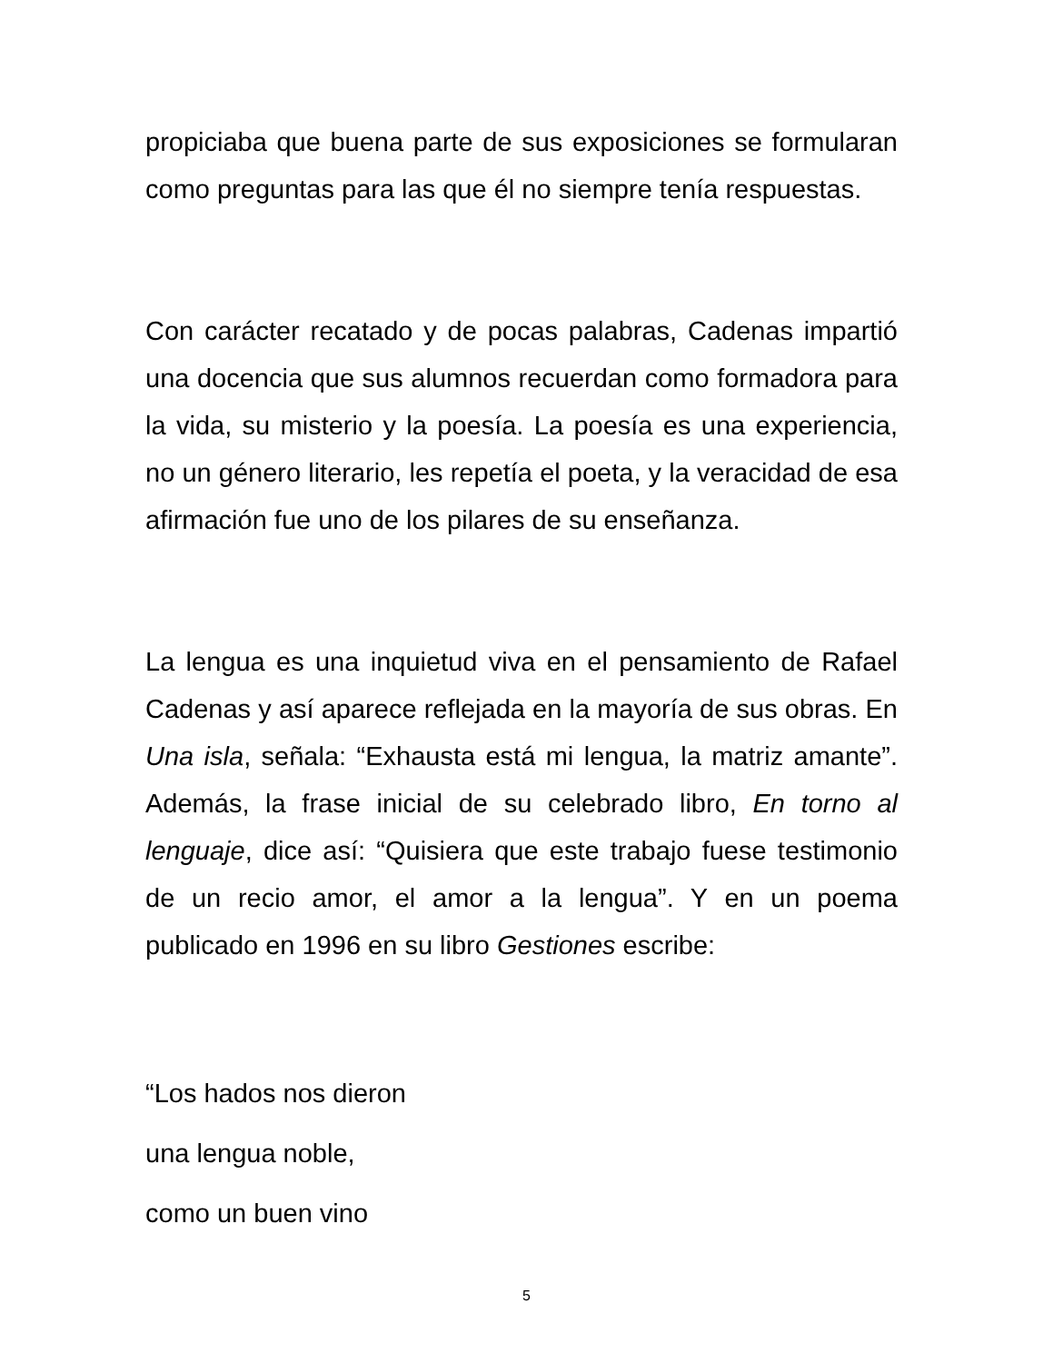propiciaba que buena parte de sus exposiciones se formularan como preguntas para las que él no siempre tenía respuestas.
Con carácter recatado y de pocas palabras, Cadenas impartió una docencia que sus alumnos recuerdan como formadora para la vida, su misterio y la poesía. La poesía es una experiencia, no un género literario, les repetía el poeta, y la veracidad de esa afirmación fue uno de los pilares de su enseñanza.
La lengua es una inquietud viva en el pensamiento de Rafael Cadenas y así aparece reflejada en la mayoría de sus obras. En Una isla, señala: “Exhausta está mi lengua, la matriz amante”. Además, la frase inicial de su celebrado libro, En torno al lenguaje, dice así: “Quisiera que este trabajo fuese testimonio de un recio amor, el amor a la lengua”. Y en un poema publicado en 1996 en su libro Gestiones escribe:
“Los hados nos dieron
una lengua noble,
como un buen vino
5